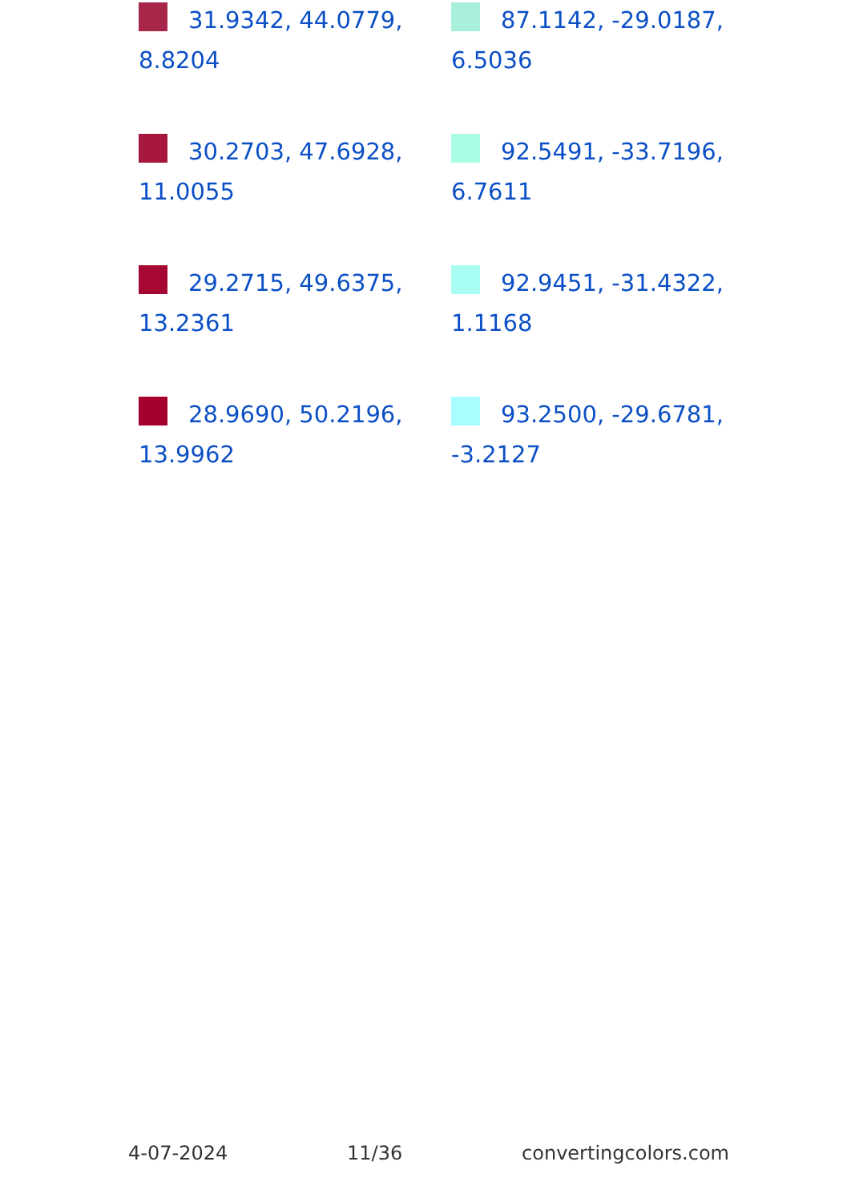31.9342, 44.0779, 8.8204
87.1142, -29.0187, 6.5036
30.2703, 47.6928, 11.0055
92.5491, -33.7196, 6.7611
29.2715, 49.6375, 13.2361
92.9451, -31.4322, 1.1168
28.9690, 50.2196, 13.9962
93.2500, -29.6781, -3.2127
4-07-2024 11/36 convertingcolors.com